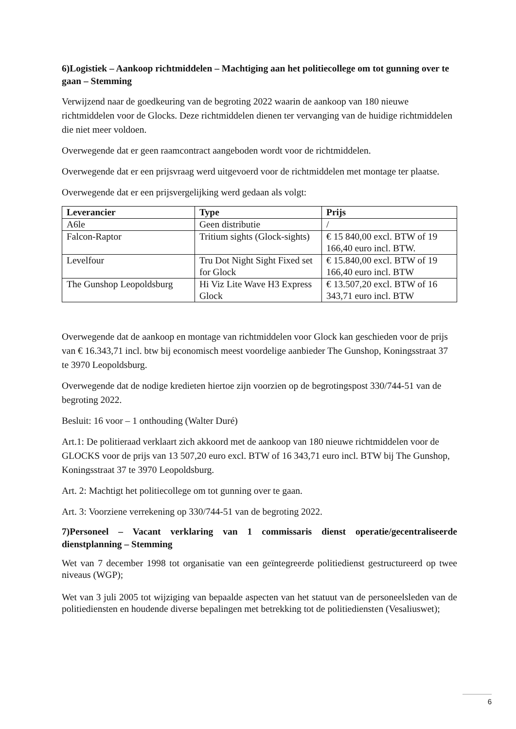6)Logistiek – Aankoop richtmiddelen – Machtiging aan het politiecollege om tot gunning over te gaan – Stemming
Verwijzend naar de goedkeuring van de begroting 2022 waarin de aankoop van 180 nieuwe richtmiddelen voor de Glocks. Deze richtmiddelen dienen ter vervanging van de huidige richtmiddelen die niet meer voldoen.
Overwegende dat er geen raamcontract aangeboden wordt voor de richtmiddelen.
Overwegende dat er een prijsvraag werd uitgevoerd voor de richtmiddelen met montage ter plaatse.
Overwegende dat er een prijsvergelijking werd gedaan als volgt:
| Leverancier | Type | Prijs |
| --- | --- | --- |
| A6le | Geen distributie | / |
| Falcon-Raptor | Tritium sights (Glock-sights) | € 15 840,00 excl. BTW of 19 166,40 euro incl. BTW. |
| Levelfour | Tru Dot Night Sight Fixed set for Glock | € 15.840,00 excl. BTW of 19 166,40 euro incl. BTW |
| The Gunshop Leopoldsburg | Hi Viz Lite Wave H3 Express Glock | € 13.507,20 excl. BTW of 16 343,71 euro incl. BTW |
Overwegende dat de aankoop en montage van richtmiddelen voor Glock kan geschieden voor de prijs van € 16.343,71 incl. btw bij economisch meest voordelige aanbieder The Gunshop, Koningsstraat 37 te 3970 Leopoldsburg.
Overwegende dat de nodige kredieten hiertoe zijn voorzien op de begrotingspost 330/744-51 van de begroting 2022.
Besluit: 16 voor – 1 onthouding (Walter Duré)
Art.1: De politieraad verklaart zich akkoord met de aankoop van 180 nieuwe richtmiddelen voor de GLOCKS voor de prijs van 13 507,20 euro excl. BTW of 16 343,71 euro incl. BTW bij The Gunshop, Koningsstraat 37 te 3970 Leopoldsburg.
Art. 2: Machtigt het politiecollege om tot gunning over te gaan.
Art. 3: Voorziene verrekening op 330/744-51 van de begroting 2022.
7)Personeel – Vacant verklaring van 1 commissaris dienst operatie/gecentraliseerde dienstplanning – Stemming
Wet van 7 december 1998 tot organisatie van een geïntegreerde politiedienst gestructureerd op twee niveaus (WGP);
Wet van 3 juli 2005 tot wijziging van bepaalde aspecten van het statuut van de personeelsleden van de politiediensten en houdende diverse bepalingen met betrekking tot de politiediensten (Vesaliuswet);
6